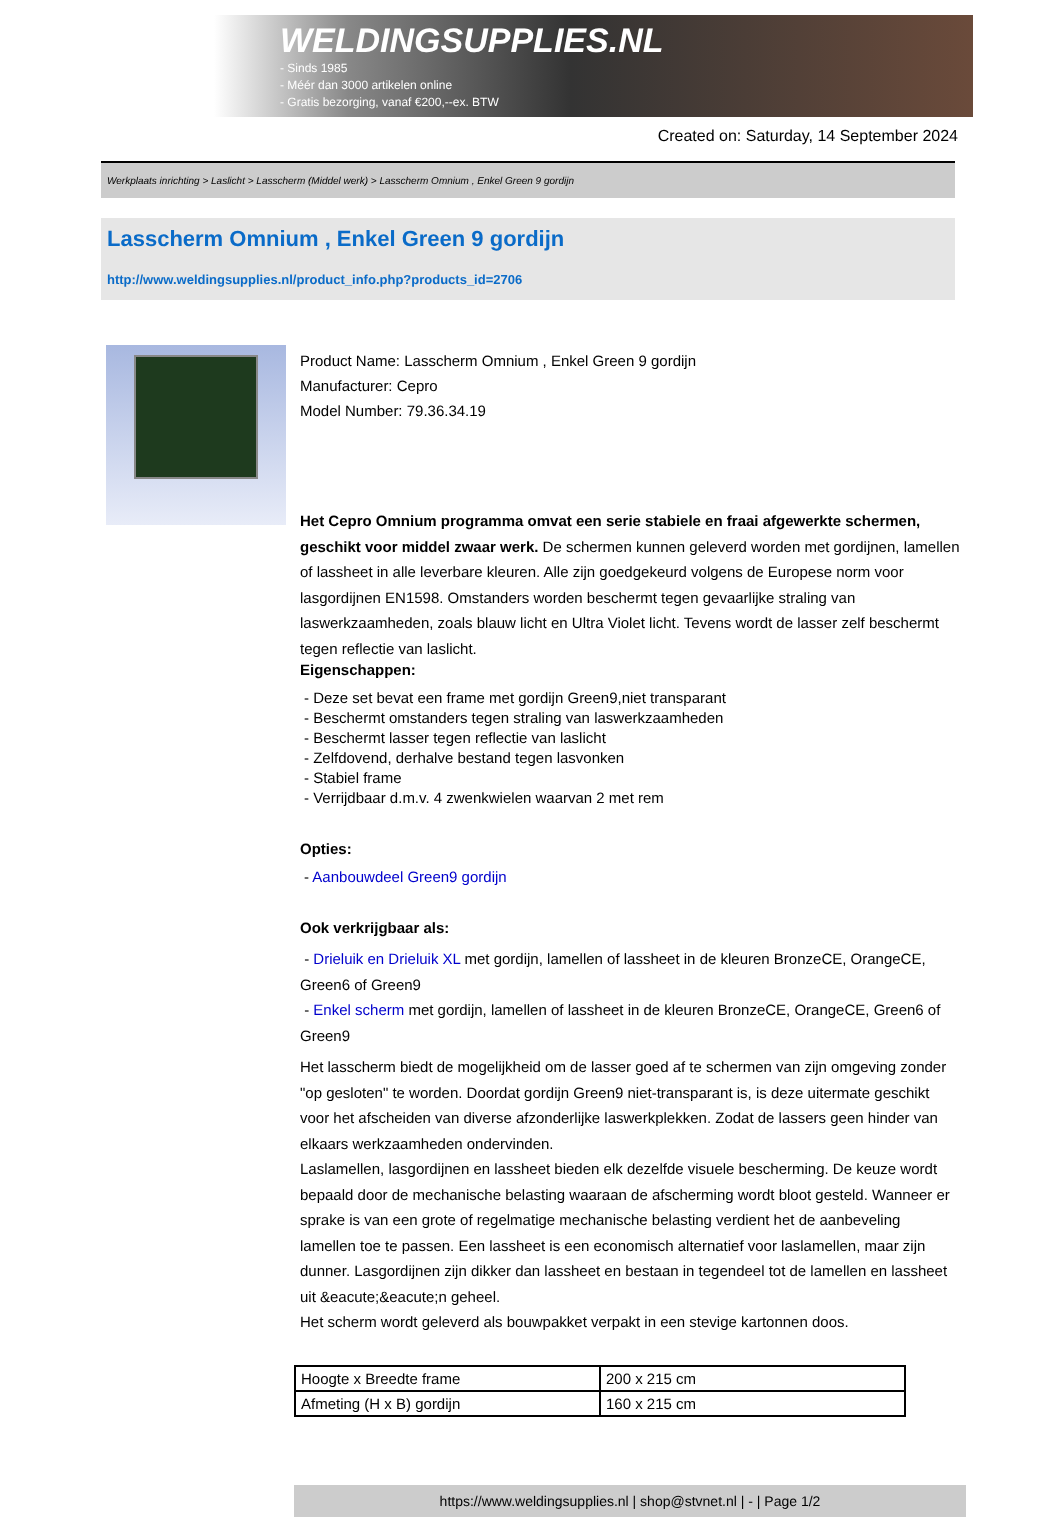WELDINGSUPPLIES.NL
- Sinds 1985
- Méér dan 3000 artikelen online
- Gratis bezorging, vanaf €200,--ex. BTW
Created on: Saturday, 14 September 2024
Werkplaats inrichting > Laslicht > Lasscherm (Middel werk) > Lasscherm Omnium , Enkel Green 9 gordijn
Lasscherm Omnium , Enkel Green 9 gordijn
http://www.weldingsupplies.nl/product_info.php?products_id=2706
Product Name: Lasscherm Omnium , Enkel Green 9 gordijn
Manufacturer: Cepro
Model Number: 79.36.34.19
Het Cepro Omnium programma omvat een serie stabiele en fraai afgewerkte schermen, geschikt voor middel zwaar werk. De schermen kunnen geleverd worden met gordijnen, lamellen of lassheet in alle leverbare kleuren. Alle zijn goedgekeurd volgens de Europese norm voor lasgordijnen EN1598. Omstanders worden beschermt tegen gevaarlijke straling van laswerkzaamheden, zoals blauw licht en Ultra Violet licht. Tevens wordt de lasser zelf beschermt tegen reflectie van laslicht.
Eigenschappen:
- Deze set bevat een frame met gordijn Green9,niet transparant
- Beschermt omstanders tegen straling van laswerkzaamheden
- Beschermt lasser tegen reflectie van laslicht
- Zelfdovend, derhalve bestand tegen lasvonken
- Stabiel frame
- Verrijdbaar d.m.v. 4 zwenkwielen waarvan 2 met rem
Opties:
- Aanbouwdeel Green9 gordijn
Ook verkrijgbaar als:
- Drieluik en Drieluik XL met gordijn, lamellen of lassheet in de kleuren BronzeCE, OrangeCE, Green6 of Green9
- Enkel scherm met gordijn, lamellen of lassheet in de kleuren BronzeCE, OrangeCE, Green6 of Green9
Het lasscherm biedt de mogelijkheid om de lasser goed af te schermen van zijn omgeving zonder "op gesloten" te worden. Doordat gordijn Green9 niet-transparant is, is deze uitermate geschikt voor het afscheiden van diverse afzonderlijke laswerkplekken. Zodat de lassers geen hinder van elkaars werkzaamheden ondervinden.
Laslamellen, lasgordijnen en lassheet bieden elk dezelfde visuele bescherming. De keuze wordt bepaald door de mechanische belasting waaraan de afscherming wordt bloot gesteld. Wanneer er sprake is van een grote of regelmatige mechanische belasting verdient het de aanbeveling lamellen toe te passen. Een lassheet is een economisch alternatief voor laslamellen, maar zijn dunner. Lasgordijnen zijn dikker dan lassheet en bestaan in tegendeel tot de lamellen en lassheet uit &eacute;&eacute;n geheel.
Het scherm wordt geleverd als bouwpakket verpakt in een stevige kartonnen doos.
| Hoogte x Breedte frame | 200 x 215 cm |
| Afmeting (H x B) gordijn | 160 x 215 cm |
https://www.weldingsupplies.nl | shop@stvnet.nl | - | Page 1/2